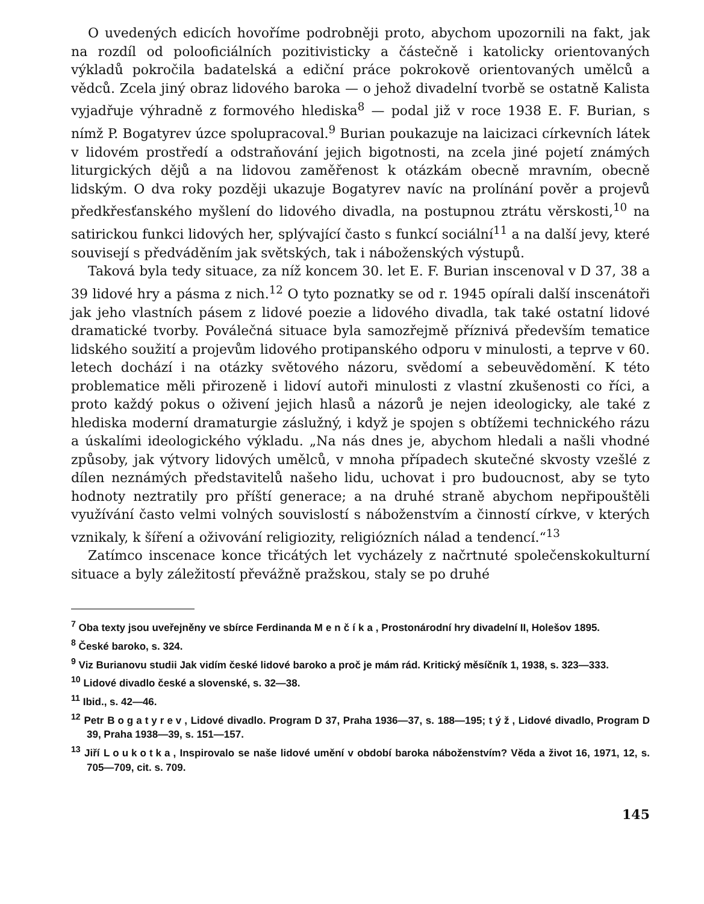O uvedených edicích hovoříme podrobněji proto, abychom upozornili na fakt, jak na rozdíl od polooficiálních pozitivisticky a částečně i katolicky orientovaných výkladů pokročila badatelská a ediční práce pokrokově orientovaných umělců a vědců. Zcela jiný obraz lidového baroka — o jehož divadelní tvorbě se ostatně Kalista vyjadřuje výhradně z formového hlediska<sup>8</sup> — podal již v roce 1938 E. F. Burian, s nímž P. Bogatyrev úzce spolupracoval.<sup>9</sup> Burian poukazuje na laicizaci církevních látek v lidovém prostředí a odstraňování jejich bigotnosti, na zcela jiné pojetí známých liturgických dějů a na lidovou zaměřenost k otázkám obecně mravním, obecně lidským. O dva roky později ukazuje Bogatyrev navíc na prolínání pověr a projevů předkřesťanského myšlení do lidového divadla, na postupnou ztrátu věrskosti,<sup>10</sup> na satirickou funkci lidových her, splývající často s funkcí sociální<sup>11</sup> a na další jevy, které souvisejí s předváděním jak světských, tak i náboženských výstupů.
Taková byla tedy situace, za níž koncem 30. let E. F. Burian inscenoval v D 37, 38 a 39 lidové hry a pásma z nich.<sup>12</sup> O tyto poznatky se od r. 1945 opírali další inscenátoři jak jeho vlastních pásem z lidové poezie a lidového divadla, tak také ostatní lidové dramatické tvorby. Poválečná situace byla samozřejmě příznivá především tematice lidského soužití a projevům lidového protipanského odporu v minulosti, a teprve v 60. letech dochází i na otázky světového názoru, svědomí a sebeuvědomění. K této problematice měli přirozeně i lidoví autoři minulosti z vlastní zkušenosti co říci, a proto každý pokus o oživení jejich hlasů a názorů je nejen ideologicky, ale také z hlediska moderní dramaturgie záslužný, i když je spojen s obtížemi technického rázu a úskalími ideologického výkladu. „Na nás dnes je, abychom hledali a našli vhodné způsoby, jak výtvory lidových umělců, v mnoha případech skutečné skvosty vzešlé z dílen neznámých představitelů našeho lidu, uchovat i pro budoucnost, aby se tyto hodnoty neztratily pro příští generace; a na druhé straně abychom nepřipouštěli využívání často velmi volných souvislostí s náboženstvím a činností církve, v kterých vznikaly, k šíření a oživování religiozity, religiózních nálad a tendencí.“<sup>13</sup>
Zatímco inscenace konce třicátých let vycházely z načrtnuté společenskokulturní situace a byly záležitostí převážně pražskou, staly se po druhé
<sup>7</sup> Oba texty jsou uveřejněny ve sbírce Ferdinanda Menčíka, Prostonárodní hry divadelní II, Holešov 1895.
<sup>8</sup> České baroko, s. 324.
<sup>9</sup> Viz Burianovu studii Jak vidím české lidové baroko a proč je mám rád. Kritický měsíčník 1, 1938, s. 323—333.
<sup>10</sup> Lidové divadlo české a slovenské, s. 32—38.
<sup>11</sup> Ibid., s. 42—46.
<sup>12</sup> Petr Bogatyrev, Lidové divadlo. Program D 37, Praha 1936—37, s. 188—195; týž, Lidové divadlo, Program D 39, Praha 1938—39, s. 151—157.
<sup>13</sup> Jiří Loukotka, Inspirovalo se naše lidové umění v období baroka náboženstvím? Věda a život 16, 1971, 12, s. 705—709, cit. s. 709.
145